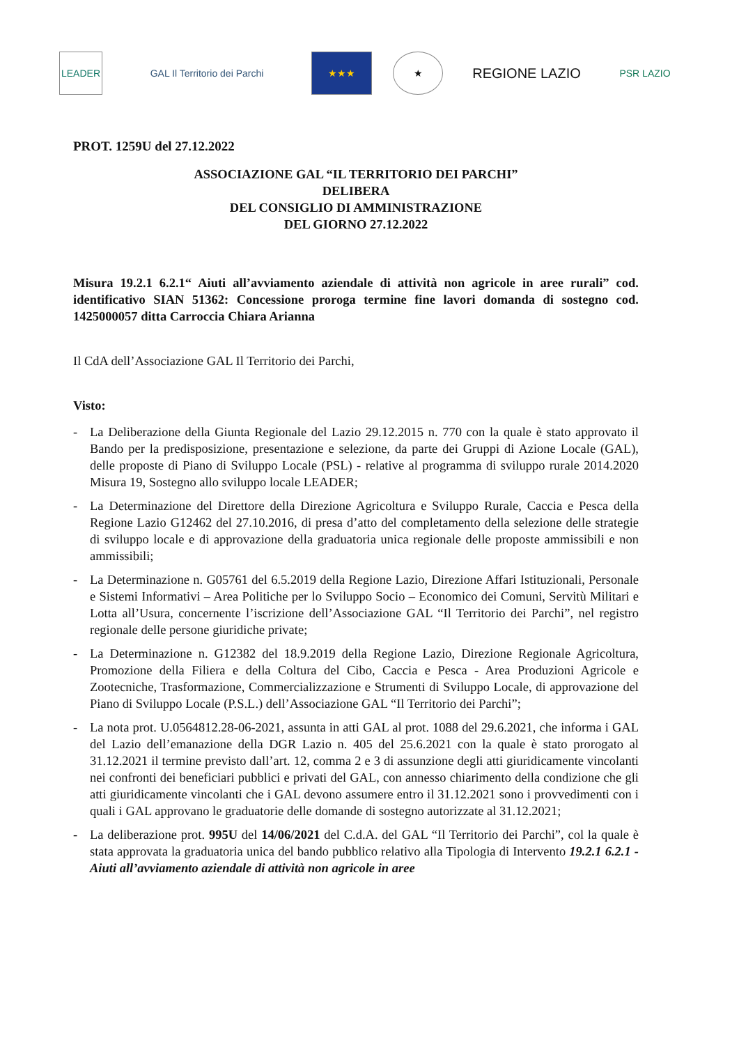LEADER GAL Il Territorio dei Parchi ★★★ ★
REGIONE LAZIO
PSR LAZIO
PROT. 1259U del 27.12.2022
ASSOCIAZIONE GAL “IL TERRITORIO DEI PARCHI”
DELIBERA
DEL CONSIGLIO DI AMMINISTRAZIONE
DEL GIORNO 27.12.2022
Misura 19.2.1 6.2.1“ Aiuti all’avviamento aziendale di attività non agricole in aree rurali” cod. identificativo SIAN 51362: Concessione proroga termine fine lavori domanda di sostegno cod. 1425000057 ditta Carroccia Chiara Arianna
Il CdA dell’Associazione GAL Il Territorio dei Parchi,
Visto:
- La Deliberazione della Giunta Regionale del Lazio 29.12.2015 n. 770 con la quale è stato approvato il Bando per la predisposizione, presentazione e selezione, da parte dei Gruppi di Azione Locale (GAL), delle proposte di Piano di Sviluppo Locale (PSL) - relative al programma di sviluppo rurale 2014.2020 Misura 19, Sostegno allo sviluppo locale LEADER;
- La Determinazione del Direttore della Direzione Agricoltura e Sviluppo Rurale, Caccia e Pesca della Regione Lazio G12462 del 27.10.2016, di presa d’atto del completamento della selezione delle strategie di sviluppo locale e di approvazione della graduatoria unica regionale delle proposte ammissibili e non ammissibili;
- La Determinazione n. G05761 del 6.5.2019 della Regione Lazio, Direzione Affari Istituzionali, Personale e Sistemi Informativi – Area Politiche per lo Sviluppo Socio – Economico dei Comuni, Servitù Militari e Lotta all’Usura, concernente l’iscrizione dell’Associazione GAL “Il Territorio dei Parchi”, nel registro regionale delle persone giuridiche private;
- La Determinazione n. G12382 del 18.9.2019 della Regione Lazio, Direzione Regionale Agricoltura, Promozione della Filiera e della Coltura del Cibo, Caccia e Pesca - Area Produzioni Agricole e Zootecniche, Trasformazione, Commercializzazione e Strumenti di Sviluppo Locale, di approvazione del Piano di Sviluppo Locale (P.S.L.) dell’Associazione GAL “Il Territorio dei Parchi”;
- La nota prot. U.0564812.28-06-2021, assunta in atti GAL al prot. 1088 del 29.6.2021, che informa i GAL del Lazio dell’emanazione della DGR Lazio n. 405 del 25.6.2021 con la quale è stato prorogato al 31.12.2021 il termine previsto dall’art. 12, comma 2 e 3 di assunzione degli atti giuridicamente vincolanti nei confronti dei beneficiari pubblici e privati del GAL, con annesso chiarimento della condizione che gli atti giuridicamente vincolanti che i GAL devono assumere entro il 31.12.2021 sono i provvedimenti con i quali i GAL approvano le graduatorie delle domande di sostegno autorizzate al 31.12.2021;
- La deliberazione prot. 995U del 14/06/2021 del C.d.A. del GAL “Il Territorio dei Parchi”, col la quale è stata approvata la graduatoria unica del bando pubblico relativo alla Tipologia di Intervento 19.2.1 6.2.1 - Aiuti all’avviamento aziendale di attività non agricole in aree